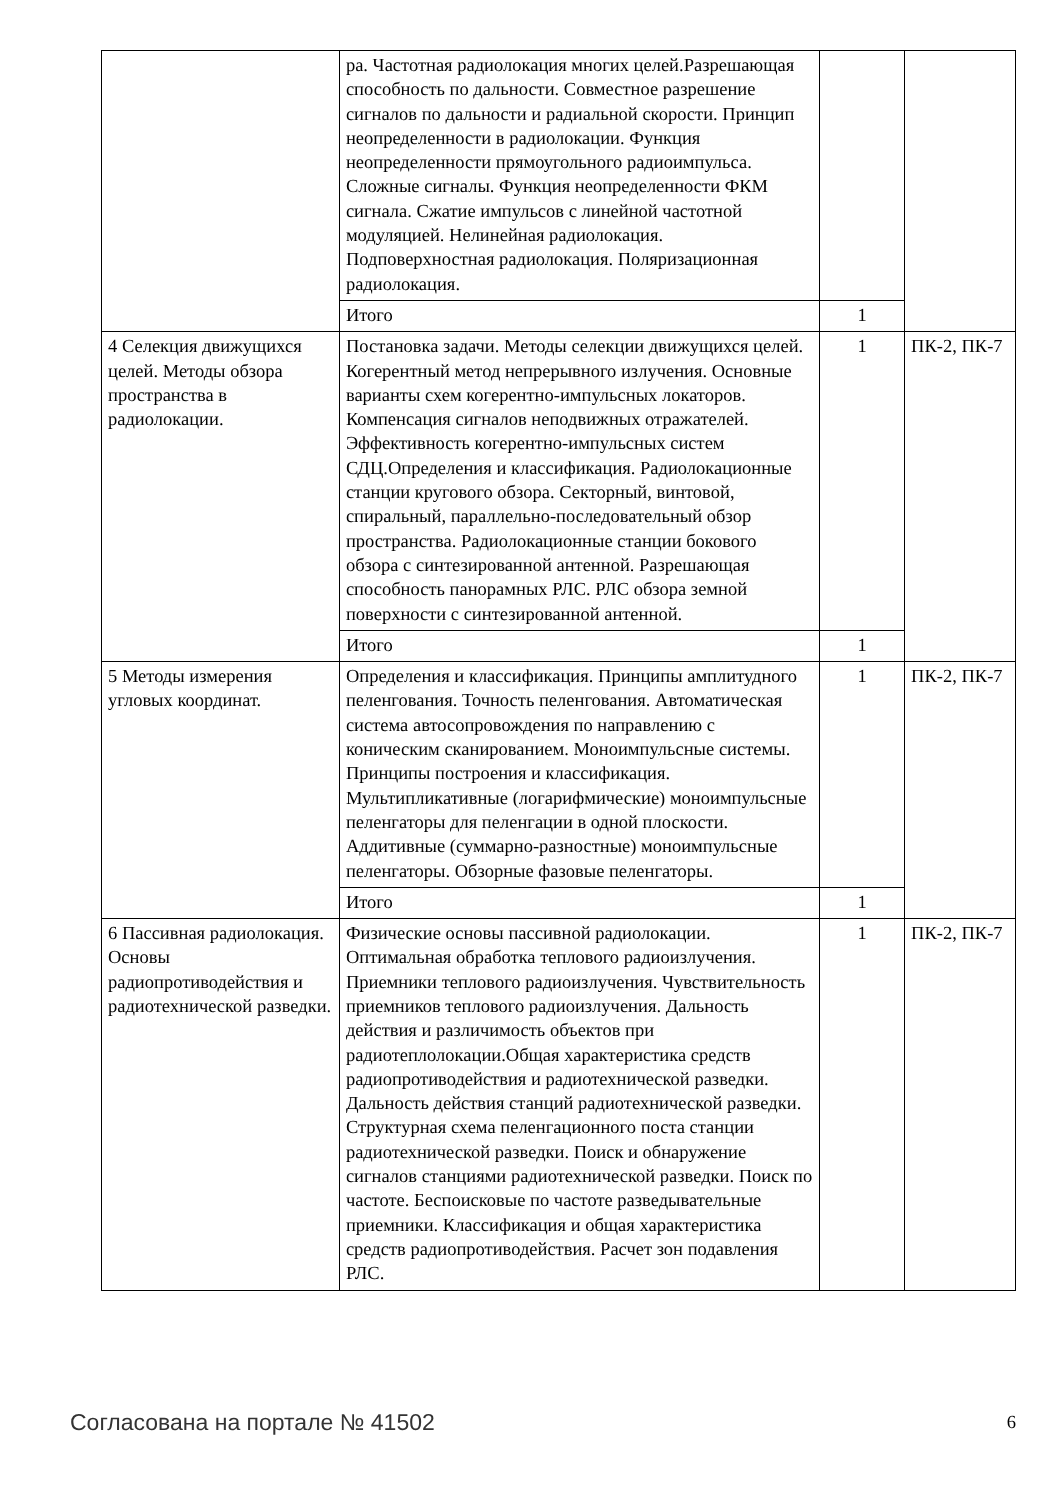| | ра. Частотная радиолокация многих целей.Разрешающая способность по дальности. Совместное разрешение сигналов по дальности и радиальной скорости. Принцип неопределенности в радиолокации. Функция неопределенности прямоугольного радиоимпульса. Сложные сигналы. Функция неопределенности ФКМ сигнала. Сжатие импульсов с линейной частотной модуляцией. Нелинейная радиолокация. Подповерхностная радиолокация. Поляризационная радиолокация. | | |
| | Итого | 1 | |
| 4 Селекция движущихся целей. Методы обзора пространства в радиолокации. | Постановка задачи. Методы селекции движущихся целей. Когерентный метод непрерывного излучения. Основные варианты схем когерентно-импульсных локаторов. Компенсация сигналов неподвижных отражателей. Эффективность когерентно-импульсных систем СДЦ.Определения и классификация. Радиолокационные станции кругового обзора. Секторный, винтовой, спиральный, параллельно-последовательный обзор пространства. Радиолокационные станции бокового обзора с синтезированной антенной. Разрешающая способность панорамных РЛС. РЛС обзора земной поверхности с синтезированной антенной. | 1 | ПК-2, ПК-7 |
| | Итого | 1 | |
| 5 Методы измерения угловых координат. | Определения и классификация. Принципы амплитудного пеленгования. Точность пеленгования. Автоматическая система автосопровождения по направлению с коническим сканированием. Моноимпульсные системы. Принципы построения и классификация. Мультипликативные (логарифмические) моноимпульсные пеленгаторы для пеленгации в одной плоскости. Аддитивные (суммарно-разностные) моноимпульсные пеленгаторы. Обзорные фазовые пеленгаторы. | 1 | ПК-2, ПК-7 |
| | Итого | 1 | |
| 6 Пассивная радиолокация. Основы радиопротиводействия и радиотехнической разведки. | Физические основы пассивной радиолокации. Оптимальная обработка теплового радиоизлучения. Приемники теплового радиоизлучения. Чувствительность приемников теплового радиоизлучения. Дальность действия и различимость объектов при радиотеплолокации.Общая характеристика средств радиопротиводействия и радиотехнической разведки. Дальность действия станций радиотехнической разведки. Структурная схема пеленгационного поста станции радиотехнической разведки. Поиск и обнаружение сигналов станциями радиотехнической разведки. Поиск по частоте. Беспоисковые по частоте разведывательные приемники. Классификация и общая характеристика средств радиопротиводействия. Расчет зон подавления РЛС. | 1 | ПК-2, ПК-7 |
Согласована на портале № 41502 6